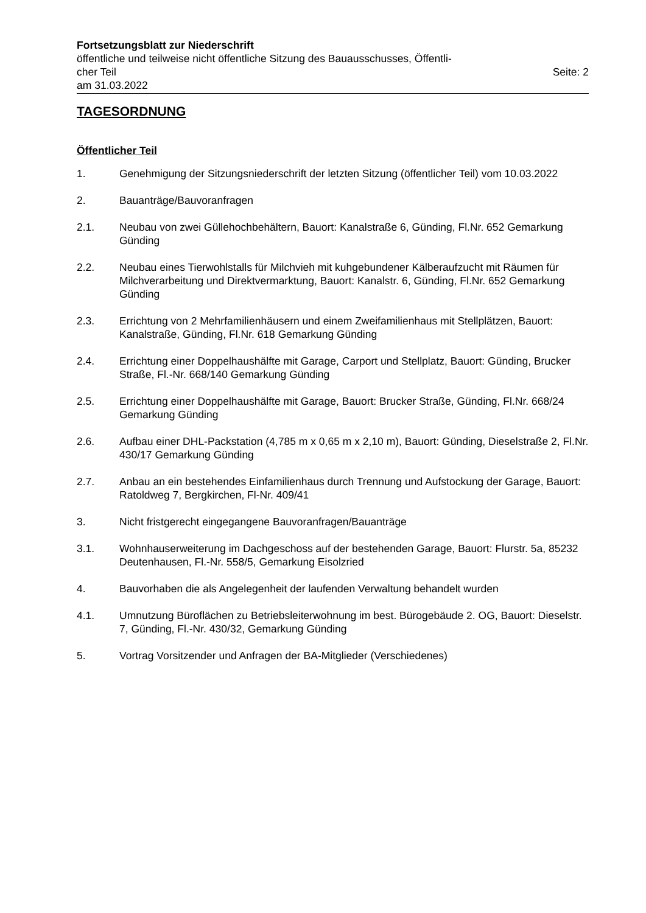Fortsetzungsblatt zur Niederschrift
öffentliche und teilweise nicht öffentliche Sitzung des Bauausschusses, Öffentli-
cher Teil Seite: 2
am 31.03.2022
TAGESORDNUNG
Öffentlicher Teil
1. Genehmigung der Sitzungsniederschrift der letzten Sitzung (öffentlicher Teil) vom 10.03.2022
2. Bauanträge/Bauvoranfragen
2.1. Neubau von zwei Güllehochbehältern, Bauort: Kanalstraße 6, Günding, Fl.Nr. 652 Gemarkung Günding
2.2. Neubau eines Tierwohlstalls für Milchvieh mit kuhgebundener Kälberaufzucht mit Räumen für Milchverarbeitung und Direktvermarktung, Bauort: Kanalstr. 6, Günding, Fl.Nr. 652 Gemarkung Günding
2.3. Errichtung von 2 Mehrfamilienhäusern und einem Zweifamilienhaus mit Stellplätzen, Bauort: Kanalstraße, Günding, Fl.Nr. 618 Gemarkung Günding
2.4. Errichtung einer Doppelhaushälfte mit Garage, Carport und Stellplatz, Bauort: Günding, Brucker Straße, Fl.-Nr. 668/140 Gemarkung Günding
2.5. Errichtung einer Doppelhaushälfte mit Garage, Bauort: Brucker Straße, Günding, Fl.Nr. 668/24 Gemarkung Günding
2.6. Aufbau einer DHL-Packstation (4,785 m x 0,65 m x 2,10 m), Bauort: Günding, Dieselstraße 2, Fl.Nr. 430/17 Gemarkung Günding
2.7. Anbau an ein bestehendes Einfamilienhaus durch Trennung und Aufstockung der Garage, Bauort: Ratoldweg 7, Bergkirchen, Fl-Nr. 409/41
3. Nicht fristgerecht eingegangene Bauvoranfragen/Bauanträge
3.1. Wohnhauserweiterung im Dachgeschoss auf der bestehenden Garage, Bauort: Flurstr. 5a, 85232 Deutenhausen, Fl.-Nr. 558/5, Gemarkung Eisolzried
4. Bauvorhaben die als Angelegenheit der laufenden Verwaltung behandelt wurden
4.1. Umnutzung Büroflächen zu Betriebsleiterwohnung im best. Bürogebäude 2. OG, Bauort: Dieselstr. 7, Günding, Fl.-Nr. 430/32, Gemarkung Günding
5. Vortrag Vorsitzender und Anfragen der BA-Mitglieder (Verschiedenes)